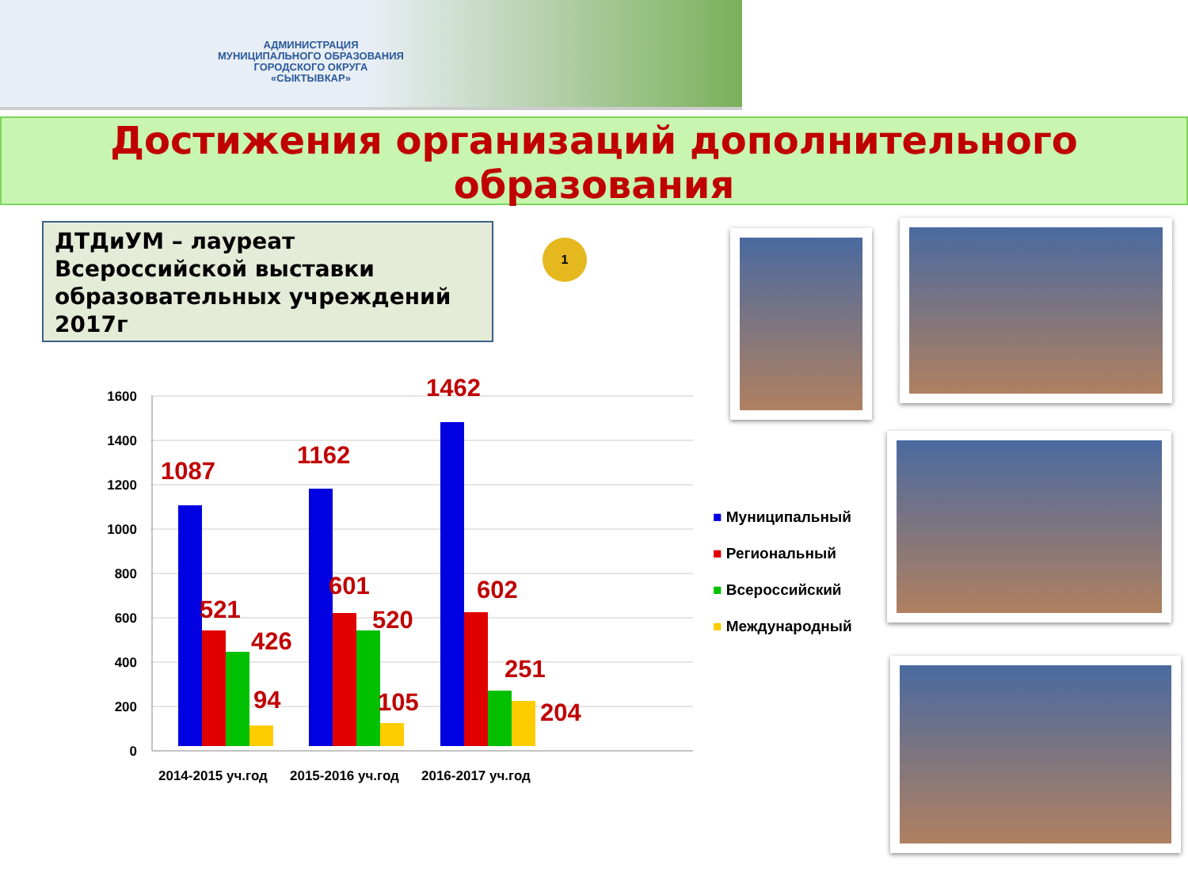АДМИНИСТРАЦИЯ
МУНИЦИПАЛЬНОГО ОБРАЗОВАНИЯ
ГОРОДСКОГО ОКРУГА
«СЫКТЫВКАР»
Достижения организаций дополнительного
образования
ДТДиУМ – лауреат
Всероссийской выставки
образовательных учреждений
2017г
1
1600
1400
1200
1000
800
600
400
200
0
1087
521
426
94
1162
601
520
105
1462
602
251
204
2014-2015 уч.год
2015-2016 уч.год
2016-2017 уч.год
■ Муниципальный
■ Региональный
■ Всероссийский
■ Международный